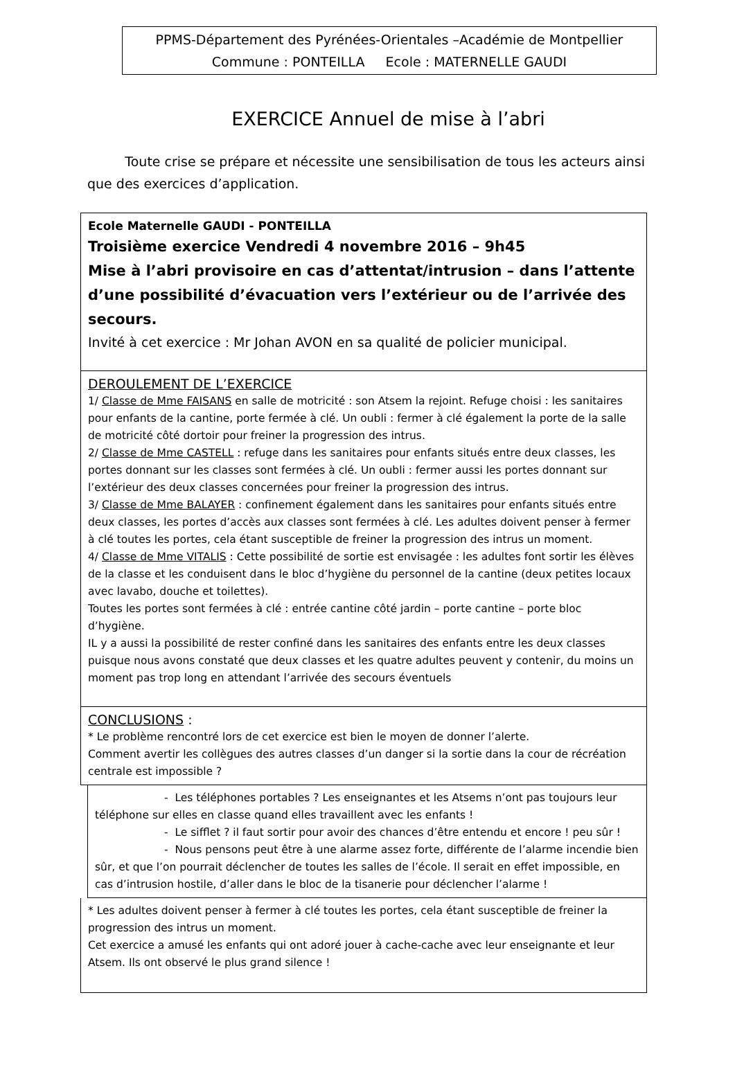PPMS-Département des Pyrénées-Orientales –Académie de Montpellier
Commune : PONTEILLA Ecole : MATERNELLE GAUDI
EXERCICE Annuel de mise à l’abri
Toute crise se prépare et nécessite une sensibilisation de tous les acteurs ainsi que des exercices d’application.
Ecole Maternelle GAUDI - PONTEILLA
Troisième exercice Vendredi 4 novembre 2016 – 9h45
Mise à l’abri provisoire en cas d’attentat/intrusion – dans l’attente d’une possibilité d’évacuation vers l’extérieur ou de l’arrivée des secours.
Invité à cet exercice : Mr Johan AVON en sa qualité de policier municipal.
DEROULEMENT DE L’EXERCICE
1/ Classe de Mme FAISANS en salle de motricité : son Atsem la rejoint. Refuge choisi : les sanitaires pour enfants de la cantine, porte fermée à clé. Un oubli : fermer à clé également la porte de la salle de motricité côté dortoir pour freiner la progression des intrus.
2/ Classe de Mme CASTELL : refuge dans les sanitaires pour enfants situés entre deux classes, les portes donnant sur les classes sont fermées à clé. Un oubli : fermer aussi les portes donnant sur l’extérieur des deux classes concernées pour freiner la progression des intrus.
3/ Classe de Mme BALAYER : confinement également dans les sanitaires pour enfants situés entre deux classes, les portes d’accès aux classes sont fermées à clé. Les adultes doivent penser à fermer à clé toutes les portes, cela étant susceptible de freiner la progression des intrus un moment.
4/ Classe de Mme VITALIS : Cette possibilité de sortie est envisagée : les adultes font sortir les élèves de la classe et les conduisent dans le bloc d’hygiène du personnel de la cantine (deux petites locaux avec lavabo, douche et toilettes).
Toutes les portes sont fermées à clé : entrée cantine côté jardin – porte cantine – porte bloc d’hygiène.
IL y a aussi la possibilité de rester confiné dans les sanitaires des enfants entre les deux classes puisque nous avons constaté que deux classes et les quatre adultes peuvent y contenir, du moins un moment pas trop long en attendant l’arrivée des secours éventuels
CONCLUSIONS :
* Le problème rencontré lors de cet exercice est bien le moyen de donner l’alerte.
Comment avertir les collègues des autres classes d’un danger si la sortie dans la cour de récréation centrale est impossible ?
- Les téléphones portables ? Les enseignantes et les Atsems n’ont pas toujours leur téléphone sur elles en classe quand elles travaillent avec les enfants !
- Le sifflet ? il faut sortir pour avoir des chances d’être entendu et encore ! peu sûr !
- Nous pensons peut être à une alarme assez forte, différente de l’alarme incendie bien sûr, et que l’on pourrait déclencher de toutes les salles de l’école. Il serait en effet impossible, en cas d’intrusion hostile, d’aller dans le bloc de la tisanerie pour déclencher l’alarme !
* Les adultes doivent penser à fermer à clé toutes les portes, cela étant susceptible de freiner la progression des intrus un moment.
Cet exercice a amusé les enfants qui ont adoré jouer à cache-cache avec leur enseignante et leur Atsem. Ils ont observé le plus grand silence !